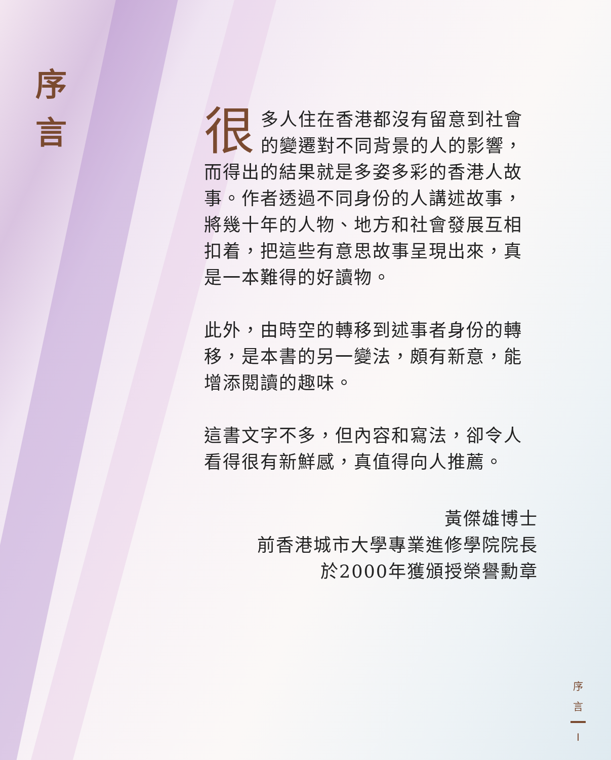序
言
很多人住在香港都沒有留意到社會的變遷對不同背景的人的影響，而得出的結果就是多姿多彩的香港人故事。作者透過不同身份的人講述故事，將幾十年的人物、地方和社會發展互相扣着，把這些有意思故事呈現出來，真是一本難得的好讀物。
此外，由時空的轉移到述事者身份的轉移，是本書的另一變法，頗有新意，能增添閱讀的趣味。
這書文字不多，但內容和寫法，卻令人看得很有新鮮感，真值得向人推薦。
黃傑雄博士
前香港城市大學專業進修學院院長
於2000年獲頒授榮譽勳章
序
言
I